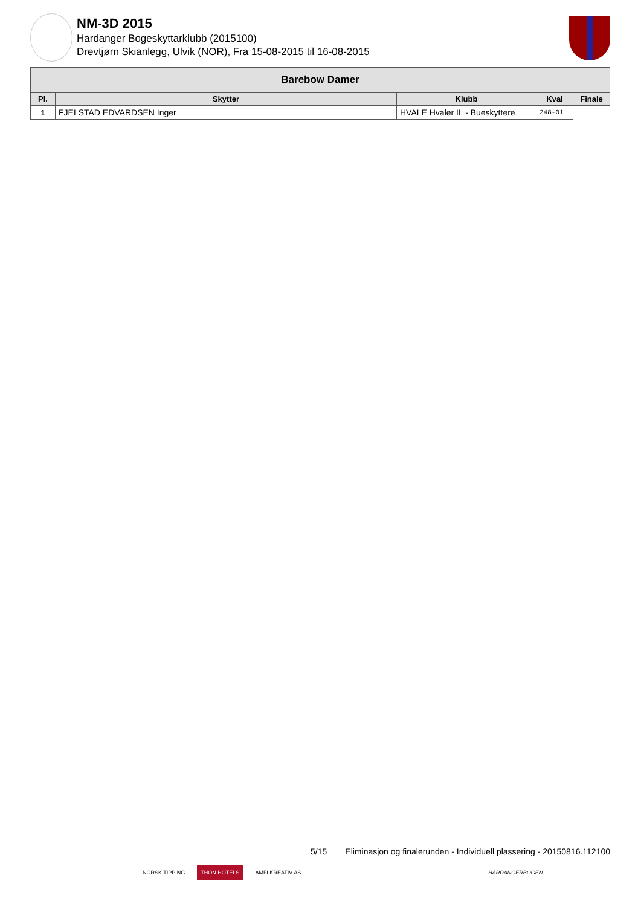NM-3D 2015
Hardanger Bogeskyttarklubb (2015100)
Drevtjørn Skianlegg, Ulvik (NOR), Fra 15-08-2015 til 16-08-2015
| Barebow Damer | | | | |
| --- | --- | --- | --- | --- |
| Pl. | Skytter | Klubb | Kval | Finale |
| 1 | FJELSTAD EDVARDSEN Inger | HVALE Hvaler IL - Bueskyttere | 248-01 | |
5/15 Eliminasjon og finalerunden - Individuell plassering - 20150816.112100
NORSK TIPPING THON HOTELS AMFI KREATIV AS HARDANGERBOGEN